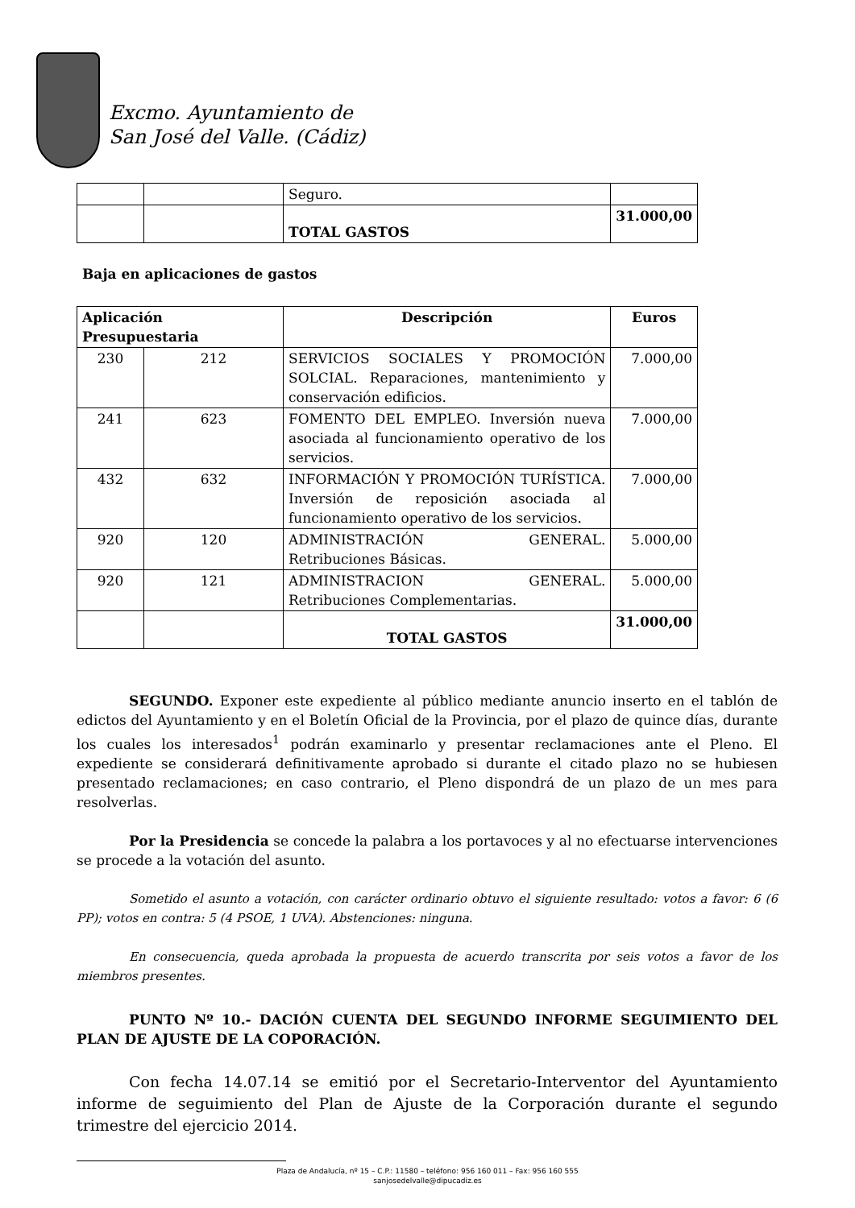Excmo. Ayuntamiento de
San José del Valle. (Cádiz)
| | | Seguro. | |
| | | TOTAL GASTOS | 31.000,00 |
Baja en aplicaciones de gastos
| Aplicación Presupuestaria | | Descripción | Euros |
| --- | --- | --- | --- |
| 230 | 212 | SERVICIOS SOCIALES Y PROMOCIÓN SOLCIAL. Reparaciones, mantenimiento y conservación edificios. | 7.000,00 |
| 241 | 623 | FOMENTO DEL EMPLEO. Inversión nueva asociada al funcionamiento operativo de los servicios. | 7.000,00 |
| 432 | 632 | INFORMACIÓN Y PROMOCIÓN TURÍSTICA. Inversión de reposición asociada al funcionamiento operativo de los servicios. | 7.000,00 |
| 920 | 120 | ADMINISTRACIÓN GENERAL. Retribuciones Básicas. | 5.000,00 |
| 920 | 121 | ADMINISTRACION GENERAL. Retribuciones Complementarias. | 5.000,00 |
| | | TOTAL GASTOS | 31.000,00 |
SEGUNDO. Exponer este expediente al público mediante anuncio inserto en el tablón de edictos del Ayuntamiento y en el Boletín Oficial de la Provincia, por el plazo de quince días, durante los cuales los interesados<sup>1</sup> podrán examinarlo y presentar reclamaciones ante el Pleno. El expediente se considerará definitivamente aprobado si durante el citado plazo no se hubiesen presentado reclamaciones; en caso contrario, el Pleno dispondrá de un plazo de un mes para resolverlas.
Por la Presidencia se concede la palabra a los portavoces y al no efectuarse intervenciones se procede a la votación del asunto.
Sometido el asunto a votación, con carácter ordinario obtuvo el siguiente resultado: votos a favor: 6 (6 PP); votos en contra: 5 (4 PSOE, 1 UVA). Abstenciones: ninguna.
En consecuencia, queda aprobada la propuesta de acuerdo transcrita por seis votos a favor de los miembros presentes.
PUNTO Nº 10.- DACIÓN CUENTA DEL SEGUNDO INFORME SEGUIMIENTO DEL PLAN DE AJUSTE DE LA COPORACIÓN.
Con fecha 14.07.14 se emitió por el Secretario-Interventor del Ayuntamiento informe de seguimiento del Plan de Ajuste de la Corporación durante el segundo trimestre del ejercicio 2014.
Plaza de Andalucía, nº 15 – C.P.: 11580 – teléfono: 956 160 011 – Fax: 956 160 555
sanjosedelvalle@dipucadiz.es